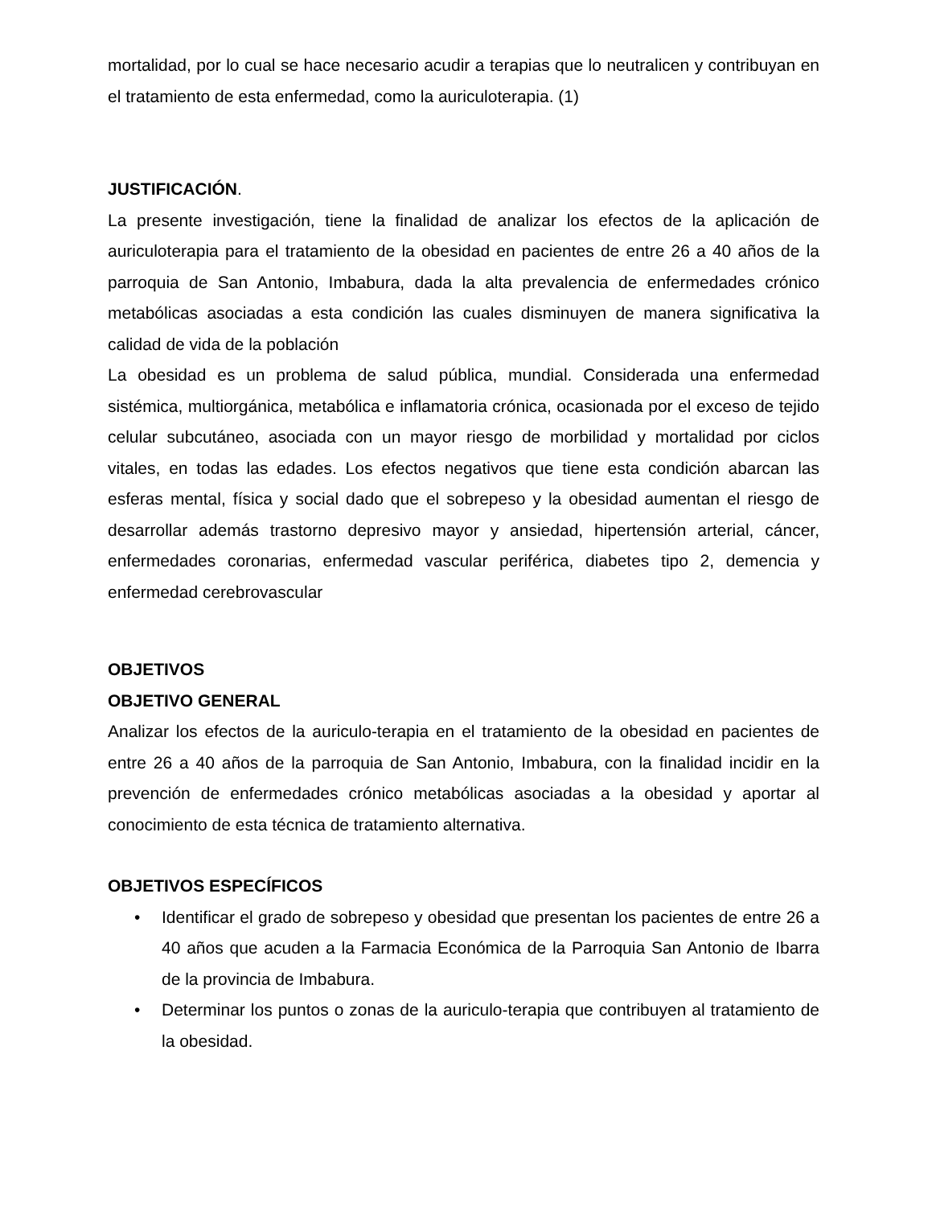mortalidad, por lo cual se hace necesario acudir a terapias que lo neutralicen y contribuyan en el tratamiento de esta enfermedad, como la auriculoterapia. (1)
JUSTIFICACIÓN.
La presente investigación, tiene la finalidad de analizar los efectos de la aplicación de auriculoterapia para el tratamiento de la obesidad en pacientes de entre 26 a 40 años de la parroquia de San Antonio, Imbabura, dada la alta prevalencia de enfermedades crónico metabólicas asociadas a esta condición las cuales disminuyen de manera significativa la calidad de vida de la población
La obesidad es un problema de salud pública, mundial. Considerada una enfermedad sistémica, multiorgánica, metabólica e inflamatoria crónica, ocasionada por el exceso de tejido celular subcutáneo, asociada con un mayor riesgo de morbilidad y mortalidad por ciclos vitales, en todas las edades. Los efectos negativos que tiene esta condición abarcan las esferas mental, física y social dado que el sobrepeso y la obesidad aumentan el riesgo de desarrollar además trastorno depresivo mayor y ansiedad, hipertensión arterial, cáncer, enfermedades coronarias, enfermedad vascular periférica, diabetes tipo 2, demencia y enfermedad cerebrovascular
OBJETIVOS
OBJETIVO GENERAL
Analizar los efectos de la auriculo-terapia en el tratamiento de la obesidad en pacientes de entre 26 a 40 años de la parroquia de San Antonio, Imbabura, con la finalidad incidir en la prevención de enfermedades crónico metabólicas asociadas a la obesidad y aportar al conocimiento de esta técnica de tratamiento alternativa.
OBJETIVOS ESPECÍFICOS
• Identificar el grado de sobrepeso y obesidad que presentan los pacientes de entre 26 a 40 años que acuden a la Farmacia Económica de la Parroquia San Antonio de Ibarra de la provincia de Imbabura.
• Determinar los puntos o zonas de la auriculo-terapia que contribuyen al tratamiento de la obesidad.